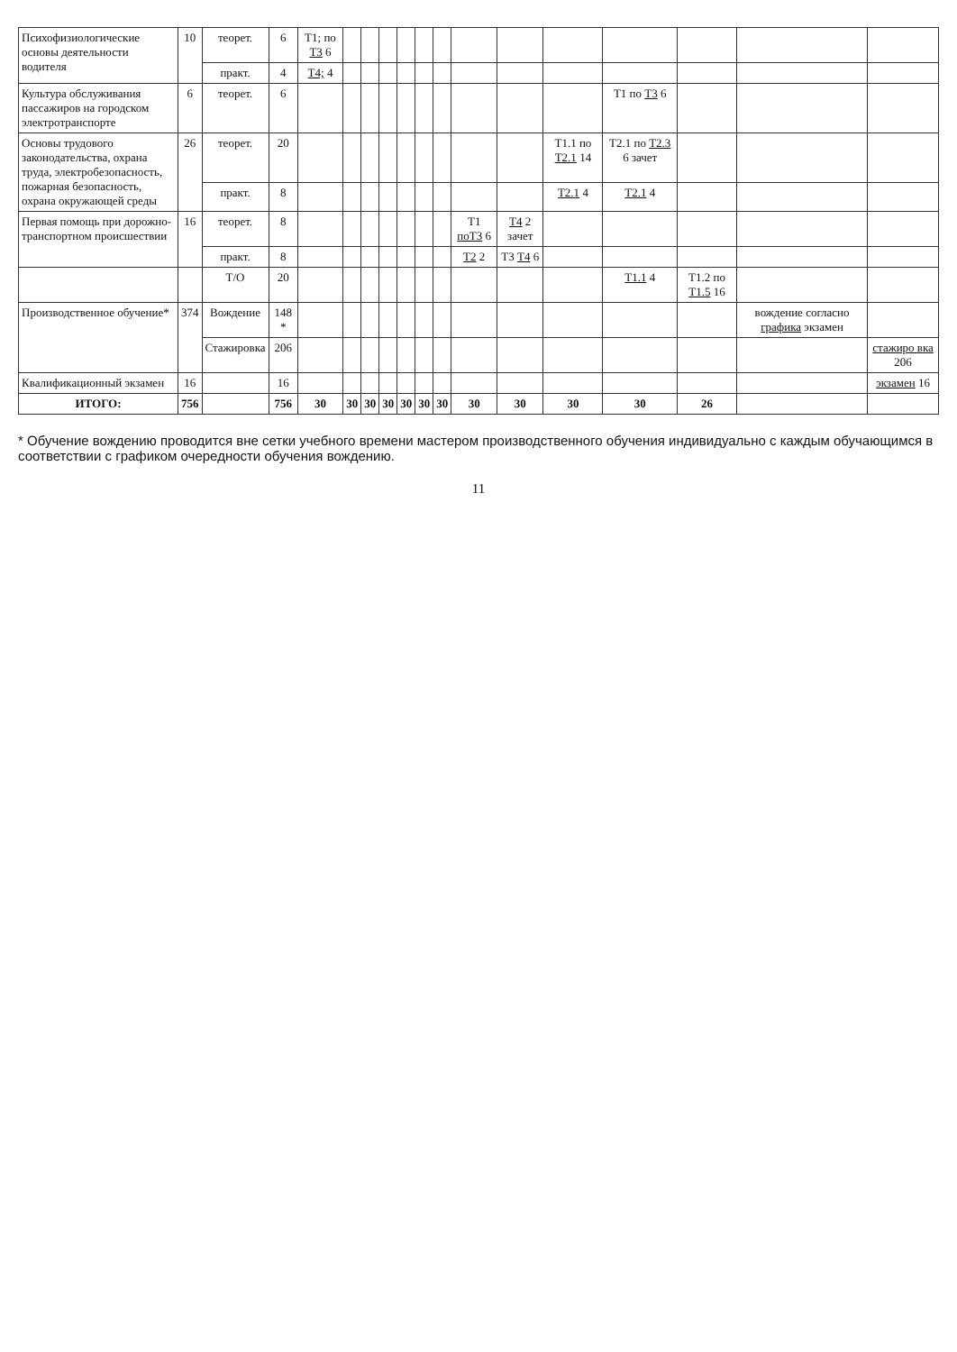| Психофизиологические основы деятельности водителя | 10 | теорет. | 6 | Т1; по Т3 6 | | | | | | | | | | | | | |
| | | практ. | 4 | Т4; 4 | | | | | | | | | | | | | |
| Культура обслуживания пассажиров на городском электротранспорте | 6 | теорет. | 6 | | | | | | | | | | | Т1 по Т3 6 | | | |
| Основы трудового законодательства, охрана труда, электробезопасность, пожарная безопасность, охрана окружающей среды | 26 | теорет. | 20 | | | | | | | | | | Т1.1 по Т2.1 14 | Т2.1 по Т2.3 6 зачет | | | |
| | | практ. | 8 | | | | | | | | | | Т2.1 4 | Т2.1 4 | | | |
| Первая помощь при дорожно-транспортном происшествии | 16 | теорет. | 8 | | | | | | | | Т1 поТ3 6 | Т4 2 зачет | | | | | |
| | | практ. | 8 | | | | | | | | Т2 2 | Т3 Т4 6 | | | | | |
| | | Т/О | 20 | | | | | | | | | | | Т1.1 4 | Т1.2 по Т1.5 16 | | |
| Производственное обучение* | 374 | Вождение | 148 * | | | | | | | | | | | | | вождение согласно графика экзамен | |
| | | Стажировка | 206 | | | | | | | | | | | | | | стажиро вка 206 |
| Квалификационный экзамен | 16 | | 16 | | | | | | | | | | | | | | экзамен 16 |
| ИТОГО: | 756 | | 756 | 30 | 30 | 30 | 30 | 30 | 30 | 30 | 30 | 30 | 30 | 30 | 26 | | |
* Обучение вождению проводится вне сетки учебного времени мастером производственного обучения индивидуально с каждым обучающимся в соответствии с графиком очередности обучения вождению.
11